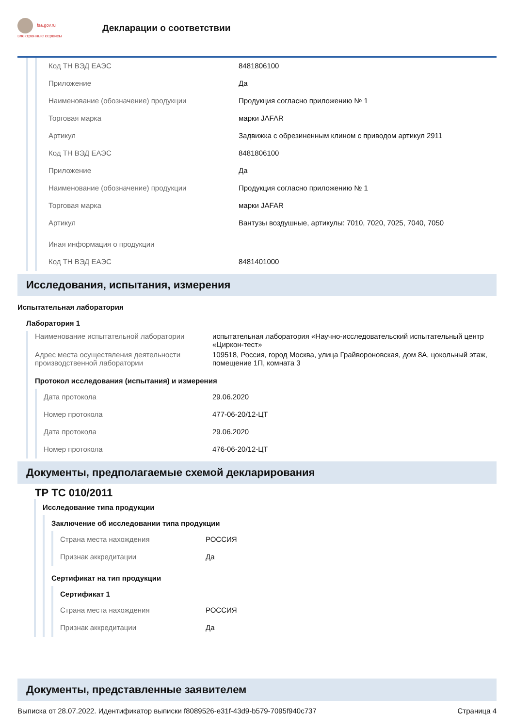fsa.gov.ru
электронные сервисы
Декларации о соответствии
Код ТН ВЭД ЕАЭС 8481806100
Приложение Да
Наименование (обозначение) продукции Продукция согласно приложению № 1
Торговая марка марки JAFAR
Артикул Задвижка с обрезиненным клином с приводом артикул 2911
Код ТН ВЭД ЕАЭС 8481806100
Приложение Да
Наименование (обозначение) продукции Продукция согласно приложению № 1
Торговая марка марки JAFAR
Артикул Вантузы воздушные, артикулы: 7010, 7020, 7025, 7040, 7050
Иная информация о продукции
Код ТН ВЭД ЕАЭС 8481401000
Исследования, испытания, измерения
Испытательная лаборатория
Лаборатория 1
Наименование испытательной лаборатории испытательная лаборатория «Научно-исследовательский испытательный центр «Циркон-тест»
Адрес места осуществления деятельности производственной лаборатории 109518, Россия, город Москва, улица Грайвороновская, дом 8А, цокольный этаж, помещение 1П, комната 3
Протокол исследования (испытания) и измерения
Дата протокола 29.06.2020
Номер протокола 477-06-20/12-ЦТ
Дата протокола 29.06.2020
Номер протокола 476-06-20/12-ЦТ
Документы, предполагаемые схемой декларирования
ТР ТС 010/2011
Исследование типа продукции
Заключение об исследовании типа продукции
Страна места нахождения РОССИЯ
Признак аккредитации Да
Сертификат на тип продукции
Сертификат 1
Страна места нахождения РОССИЯ
Признак аккредитации Да
Документы, представленные заявителем
Выписка от 28.07.2022. Идентификатор выписки f8089526-e31f-43d9-b579-7095f940c737 Страница 4